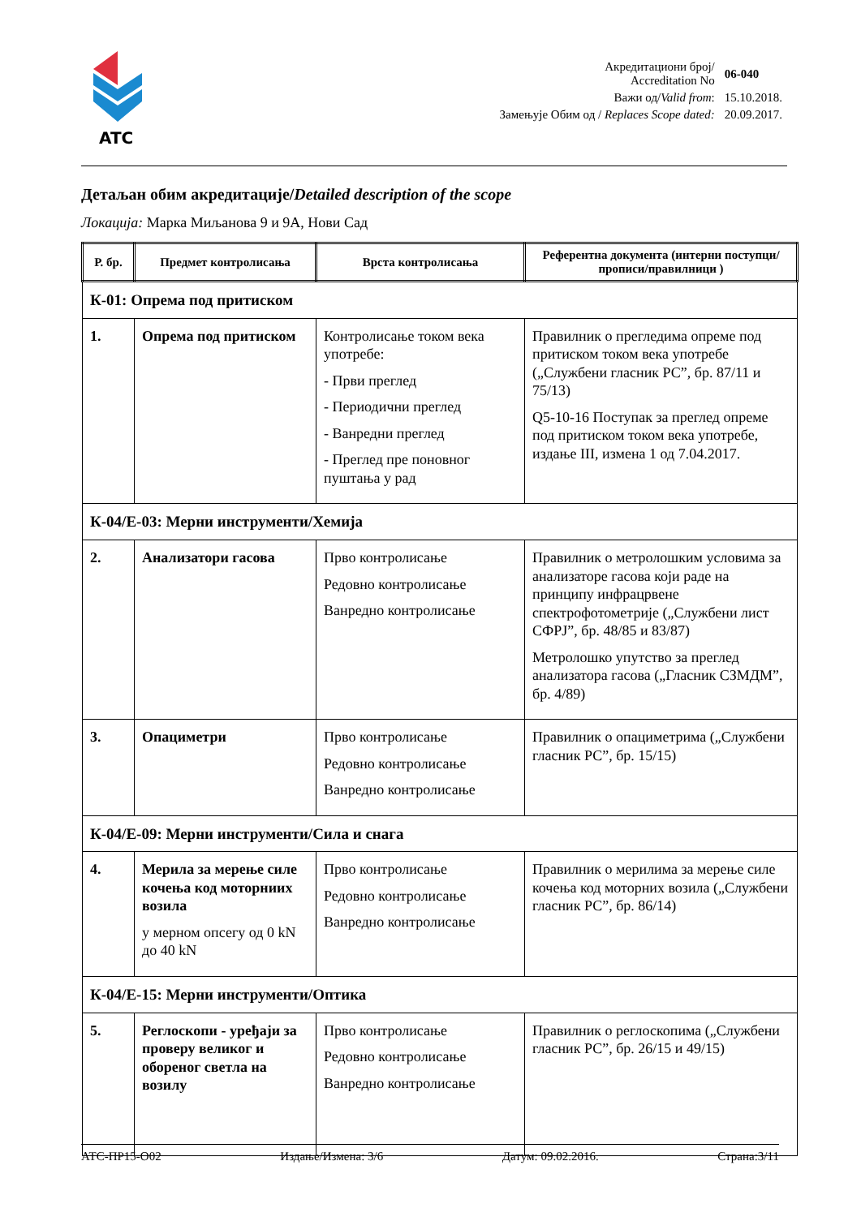ATC
| Акредитациони број/ Accreditation No | 06-040 |
| Важи од/ Valid from : | 15.10.2018. |
| Замењује Обим од / Replaces Scope dated: | 20.09.2017. |
Детаљан обим акредитације/Detailed description of the scope
Локација: Марка Миљанова 9 и 9А, Нови Сад
| Р. бр. | Предмет контролисања | Врста контролисања | Референтна документа (интерни поступци/прописи/правилници ) |
| --- | --- | --- | --- |
| К-01: Опрема под притиском | | | |
| 1. | Опрема под притиском | Контролисање током века употребе: - Први преглед - Периодични преглед - Ванредни преглед - Преглед пре поновног пуштања у рад | Правилник о прегледима опреме под притиском током века употребе („Службени гласник РС”, бр. 87/11 и 75/13) Q5-10-16 Поступак за преглед опреме под притиском током века употребе, издање III, измена 1 од 7.04.2017. |
| К-04/Е-03: Мерни инструменти/Хемија | | | |
| 2. | Анализатори гасова | Прво контролисање Редовно контролисање Ванредно контролисање | Правилник о метролошким условима за анализаторе гасова који раде на принципу инфрацрвене спектрофотометрије („Службени лист СФРЈ”, бр. 48/85 и 83/87) Метролошко упутство за преглед анализатора гасова („Гласник СЗМДМ”, бр. 4/89) |
| 3. | Опациметри | Прво контролисање Редовно контролисање Ванредно контролисање | Правилник о опациметрима („Службени гласник РС”, бр. 15/15) |
| К-04/Е-09: Мерни инструменти/Сила и снага | | | |
| 4. | Мерила за мерење силе кочења код моторниих возила у мерном опсегу од 0 kN до 40 kN | Прво контролисање Редовно контролисање Ванредно контролисање | Правилник о мерилима за мерење силе кочења код моторних возила („Службени гласник РС”, бр. 86/14) |
| К-04/Е-15: Мерни инструменти/Оптика | | | |
| 5. | Реглоскопи - уређаји за проверу великог и обореног светла на возилу | Прво контролисање Редовно контролисање Ванредно контролисање | Правилник о реглоскопима („Службени гласник РС”, бр. 26/15 и 49/15) |
АТС-ПР15-О02 Издање/Измена: 3/6 Датум: 09.02.2016. Страна:3/11